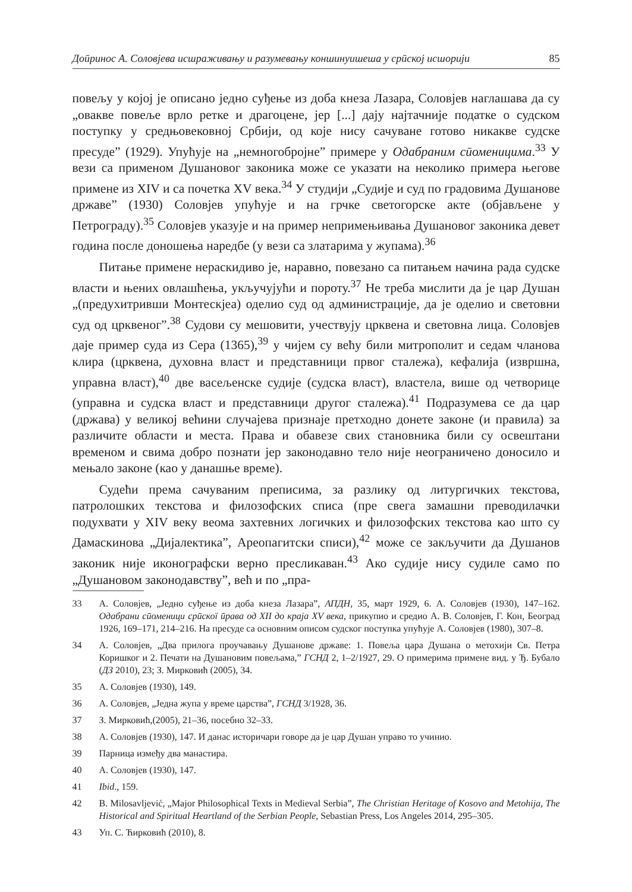Доӣринос А. Соловјева исшраживању и разумевању коншинуишеша у срӣској исшорији 85
повељу у којој је описано једно суђење из доба кнеза Лазара, Соловјев наглашава да су „овакве повеље врло ретке и драгоцене, јер [...] дају најтачније податке о судском поступку у средњовековној Србији, од које нису сачуване готово никакве судске пресуде” (1929). Упућује на „немногобројне” примере у Одабраним сӣоменицима.<sup>33</sup> У вези са применом Душановог законика може се указати на неколико примера његове примене из XIV и са почетка XV века.<sup>34</sup> У студији „Судије и суд по градовима Душанове државе” (1930) Соловјев упућује и на грчке светогорске акте (објављене у Петрограду).<sup>35</sup> Соловјев указује и на пример непримењивања Душановог законика девет година после доношења наредбе (у вези са златарима у жупама).<sup>36</sup>
Питање примене нераскидиво је, наравно, повезано са питањем начина рада судске власти и њених овлашћења, укључујући и пороту.<sup>37</sup> Не треба мислити да је цар Душан „(предухитривши Монтескјеа) оделио суд од администрације, да је оделио и световни суд од црквеног”.<sup>38</sup> Судови су мешовити, учествују црквена и световна лица. Соловјев даје пример суда из Сера (1365),<sup>39</sup> у чијем су већу били митрополит и седам чланова клира (црквена, духовна власт и представници првог сталежа), кефалија (извршна, управна власт),<sup>40</sup> две васељенске судије (судска власт), властела, више од четворице (управна и судска власт и представници другог сталежа).<sup>41</sup> Подразумева се да цар (држава) у великој већини случајева признаје претходно донете законе (и правила) за различите области и места. Права и обавезе свих становника били су освештани временом и свима добро познати јер законодавно тело није неограничено доносило и мењало законе (као у данашње време).
Судећи према сачуваним преписима, за разлику од литургичких текстова, патролошких текстова и филозофских списа (пре свега замашни преводилачки подухвати у XIV веку веома захтевних логичких и филозофских текстова као што су Дамаскинова „Дијалектика”, Ареопагитски списи),<sup>42</sup> може се закључити да Душанов законик није иконографски верно пресликаван.<sup>43</sup> Ако судије нису судиле само по „Душановом законодавству”, већ и по „пра-
33 А. Соловјев, „Једно суђење из доба кнеза Лазара”, АПДН, 35, март 1929, 6. А. Соловјев (1930), 147–162. Одабрани сӣоменици срӣскої ӣрава од XII до краја XV века, прикупио и средио А. В. Соловјев, Г. Кон, Београд 1926, 169–171, 214–216. На пресуде са основним описом судског поступка упућује А. Соловјев (1980), 307–8.
34 А. Соловјев, „Два прилога проучавању Душанове државе: 1. Повеља цара Душана о метохији Св. Петра Коришког и 2. Печати на Душановим повељама,” ГСНД 2, 1–2/1927, 29. О примерима примене вид. у Ђ. Бубало (ДЗ 2010), 23; З. Мирковић (2005), 34.
35 А. Соловјев (1930), 149.
36 А. Соловјев, „Једна жупа у време царства”, ГСНД 3/1928, 36.
37 З. Мирковић,(2005), 21–36, посебно 32–33.
38 А. Соловјев (1930), 147. И данас историчари говоре да је цар Душан управо то учинио.
39 Парница између два манастира.
40 А. Соловјев (1930), 147.
41 Ibid., 159.
42 B. Milosavljević, „Major Philosophical Texts in Medieval Serbia”, The Christian Heritage of Kosovo and Metohija, The Historical and Spiritual Heartland of the Serbian People, Sebastian Press, Los Angeles 2014, 295–305.
43 Уп. С. Ћирковић (2010), 8.